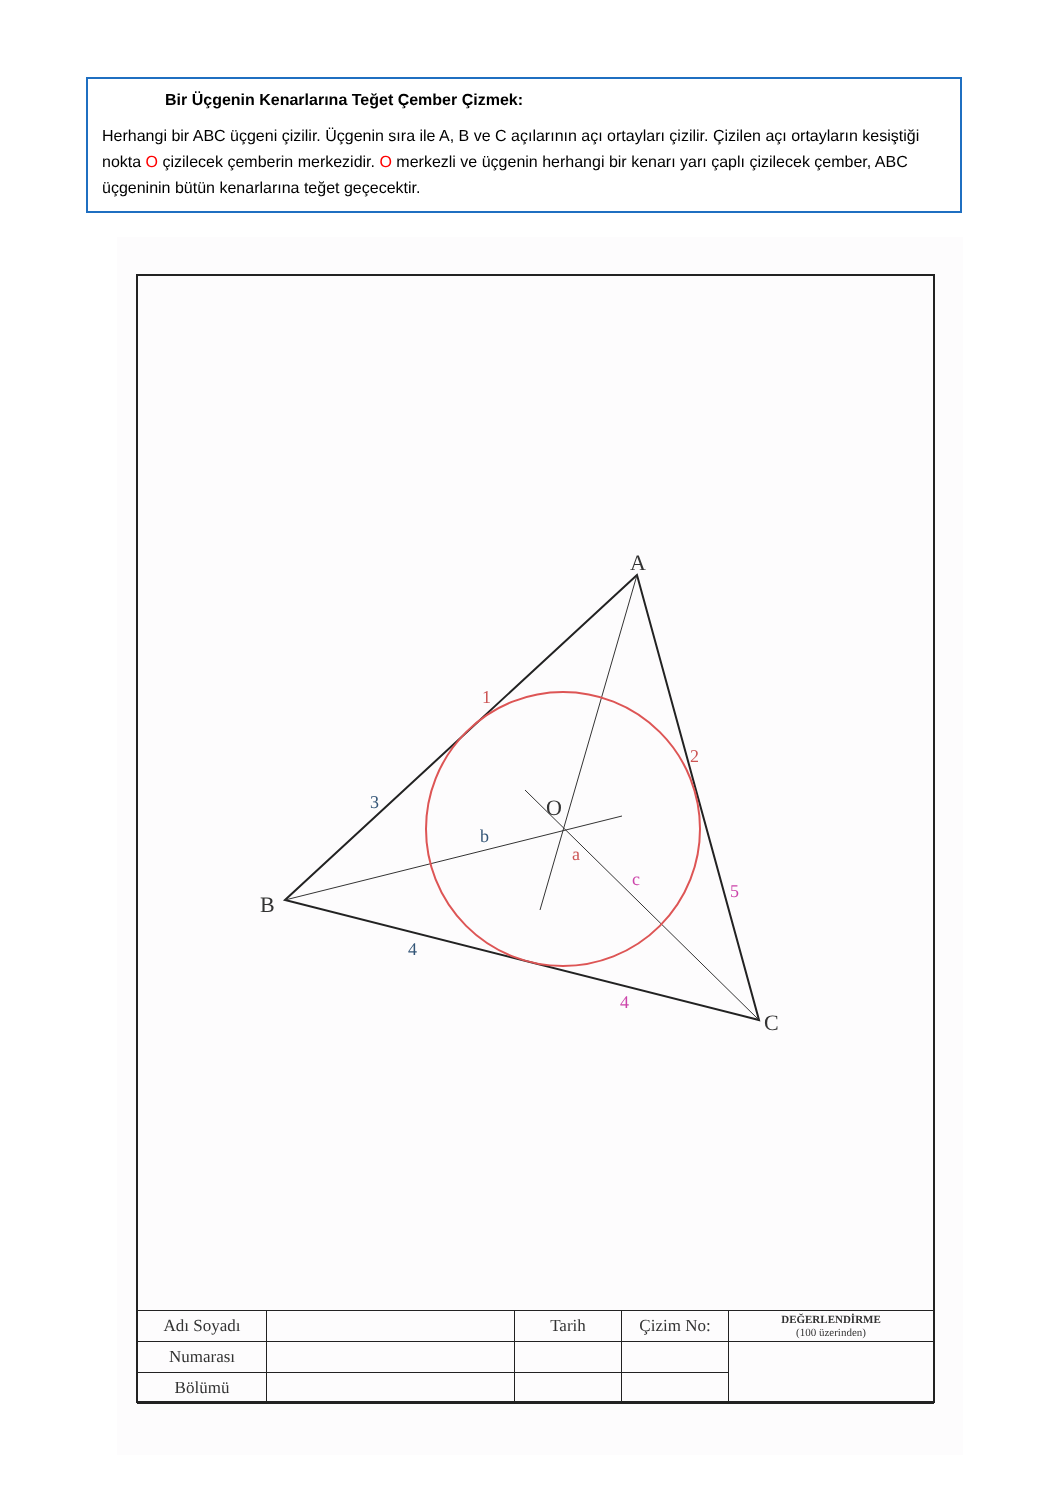Bir Üçgenin Kenarlarına Teğet Çember Çizmek:
Herhangi bir ABC üçgeni çizilir. Üçgenin sıra ile A, B ve C açılarının açı ortayları çizilir. Çizilen açı ortayların kesiştiği nokta O çizilecek çemberin merkezidir. O merkezli ve üçgenin herhangi bir kenarı yarı çaplı çizilecek çember, ABC üçgeninin bütün kenarlarına teğet geçecektir.
A
B
C
O
1
2
3
4
4
5
a
b
c
| Adı Soyadı | | Tarih | Çizim No: | DEĞERLENDİRME (100 üzerinden) |
| Numarası | | | | |
| Bölümü | | | | |